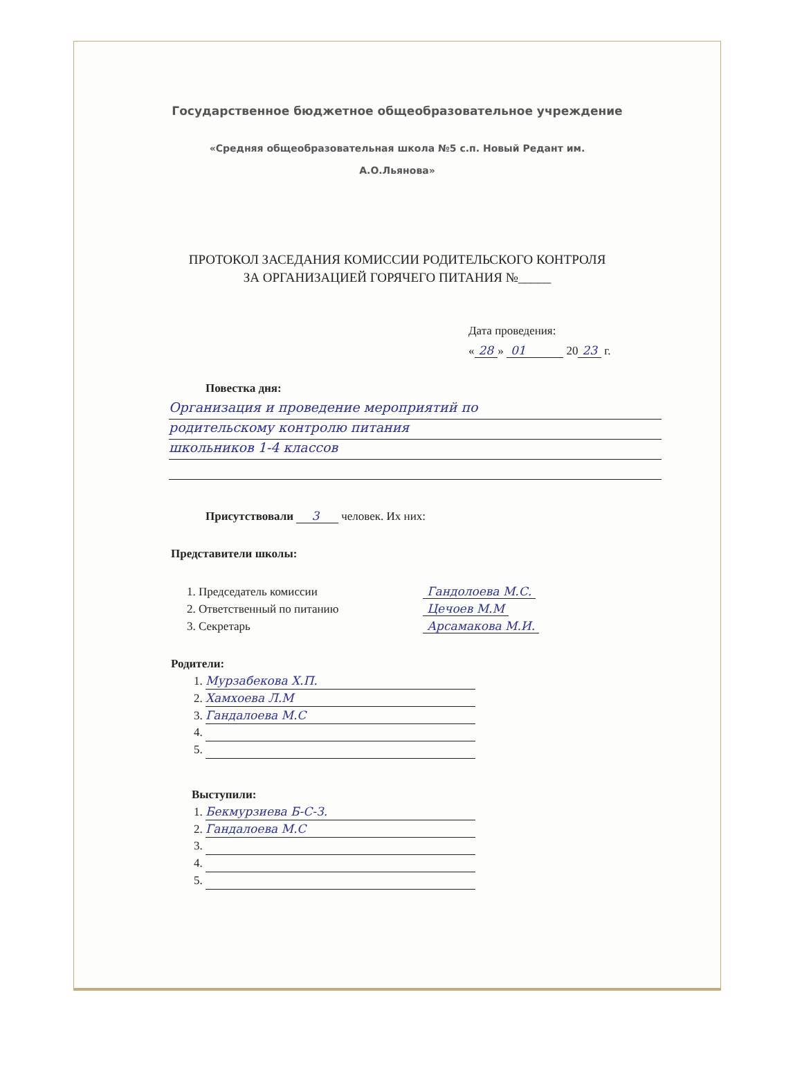Государственное бюджетное общеобразовательное учреждение
«Средняя общеобразовательная школа №5 с.п. Новый Редант им.
А.О.Льянова»
ПРОТОКОЛ ЗАСЕДАНИЯ КОМИССИИ РОДИТЕЛЬСКОГО КОНТРОЛЯ
ЗА ОРГАНИЗАЦИЕЙ ГОРЯЧЕГО ПИТАНИЯ №_____
Дата проведения:
« 28 » 01 20 23 г.
Повестка дня:
Организация и проведение мероприятий по
родительскому контролю питания
школьников 1-4 классов
Присутствовали 3 человек. Их них:
Представители школы:
1. Председатель комиссии Гандолоева М.С.
2. Ответственный по питанию Цечоев М.М
3. Секретарь Арсамакова М.И.
Родители:
1. Мурзабекова Х.П.
2. Хамхоева Л.М
3. Гандалоева М.С
Выступили:
1. Бекмурзиева Б-С-З.
2. Гандалоева М.С